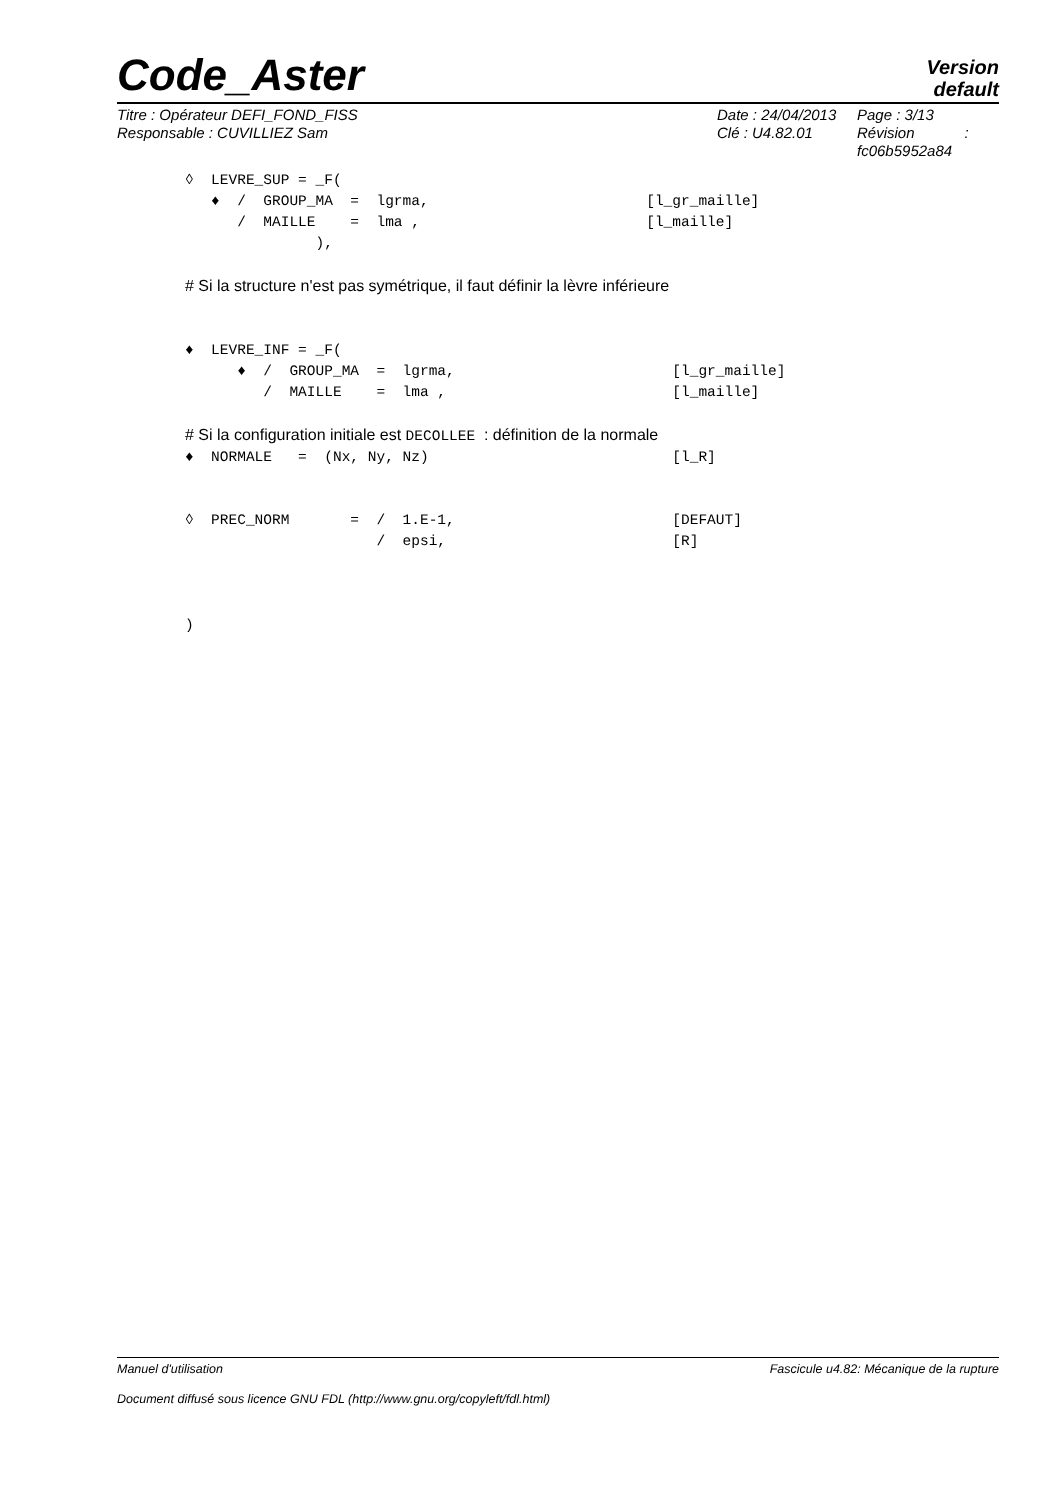Code_Aster
Version
default
Titre : Opérateur DEFI_FOND_FISS
Responsable : CUVILLIEZ Sam
Date : 24/04/2013
Clé : U4.82.01
Page : 3/13
Révision :
fc06b5952a84
◊  LEVRE_SUP = _F(
   ♦  /  GROUP_MA  =  lgrma,                         [l_gr_maille]
      /  MAILLE    =  lma ,                          [l_maille]
               ),

# Si la structure n'est pas symétrique, il faut définir la lèvre inférieure


♦  LEVRE_INF = _F(
      ♦  /  GROUP_MA  =  lgrma,                         [l_gr_maille]
         /  MAILLE    =  lma ,                          [l_maille]

# Si la configuration initiale est DECOLLEE : définition de la normale
♦  NORMALE   =  (Nx, Ny, Nz)                            [l_R]


◊  PREC_NORM       =  /  1.E-1,                         [DEFAUT]
                      /  epsi,                          [R]



)
Manuel d'utilisation Fascicule u4.82: Mécanique de la rupture
Document diffusé sous licence GNU FDL (http://www.gnu.org/copyleft/fdl.html)